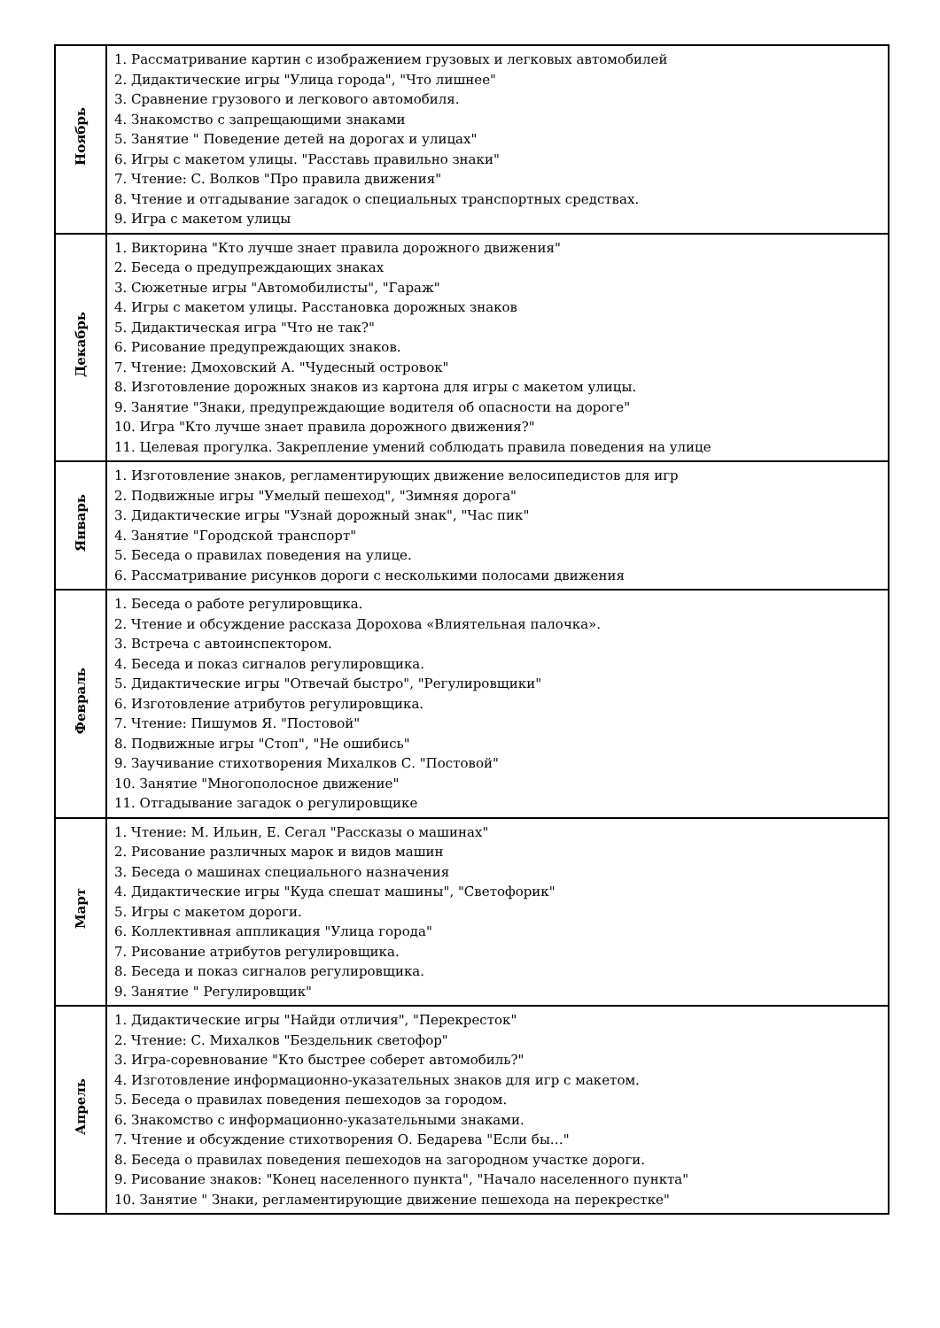| Ноябрь | 1. Рассматривание картин с изображением грузовых и легковых автомобилей 2. Дидактические игры "Улица города", "Что лишнее" 3. Сравнение грузового и легкового автомобиля. 4. Знакомство с запрещающими знаками 5. Занятие " Поведение детей на дорогах и улицах" 6. Игры с макетом улицы. "Расставь правильно знаки" 7. Чтение: С. Волков "Про правила движения" 8. Чтение и отгадывание загадок о специальных транспортных средствах. 9. Игра с макетом улицы |
| Декабрь | 1. Викторина "Кто лучше знает правила дорожного движения" 2. Беседа о предупреждающих знаках 3. Сюжетные игры "Автомобилисты", "Гараж" 4. Игры с макетом улицы. Расстановка дорожных знаков 5. Дидактическая игра "Что не так?" 6. Рисование предупреждающих знаков. 7. Чтение: Дмоховский А. "Чудесный островок" 8. Изготовление дорожных знаков из картона для игры с макетом улицы. 9. Занятие "Знаки, предупреждающие водителя об опасности на дороге" 10. Игра "Кто лучше знает правила дорожного движения?" 11. Целевая прогулка. Закрепление умений соблюдать правила поведения на улице |
| Январь | 1. Изготовление знаков, регламентирующих движение велосипедистов для игр 2. Подвижные игры "Умелый пешеход", "Зимняя дорога" 3. Дидактические игры "Узнай дорожный знак", "Час пик" 4. Занятие "Городской транспорт" 5. Беседа о правилах поведения на улице. 6. Рассматривание рисунков дороги с несколькими полосами движения |
| Февраль | 1. Беседа о работе регулировщика. 2. Чтение и обсуждение рассказа Дорохова «Влиятельная палочка». 3. Встреча с автоинспектором. 4. Беседа и показ сигналов регулировщика. 5. Дидактические игры "Отвечай быстро", "Регулировщики" 6. Изготовление атрибутов регулировщика. 7. Чтение: Пишумов Я. "Постовой" 8. Подвижные игры "Стоп", "Не ошибись" 9. Заучивание стихотворения Михалков С. "Постовой" 10. Занятие "Многополосное движение" 11. Отгадывание загадок о регулировщике |
| Март | 1. Чтение: М. Ильин, Е. Сегал "Рассказы о машинах" 2. Рисование различных марок и видов машин 3. Беседа о машинах специального назначения 4. Дидактические игры "Куда спешат машины", "Светофорик" 5. Игры с макетом дороги. 6. Коллективная аппликация "Улица города" 7. Рисование атрибутов регулировщика. 8. Беседа и показ сигналов регулировщика. 9. Занятие " Регулировщик" |
| Апрель | 1. Дидактические игры "Найди отличия", "Перекресток" 2. Чтение: С. Михалков "Бездельник светофор" 3. Игра-соревнование "Кто быстрее соберет автомобиль?" 4. Изготовление информационно-указательных знаков для игр с макетом. 5. Беседа о правилах поведения пешеходов за городом. 6. Знакомство с информационно-указательными знаками. 7. Чтение и обсуждение стихотворения О. Бедарева "Если бы…" 8. Беседа о правилах поведения пешеходов на загородном участке дороги. 9. Рисование знаков: "Конец населенного пункта", "Начало населенного пункта" 10. Занятие " Знаки, регламентирующие движение пешехода на перекрестке" |